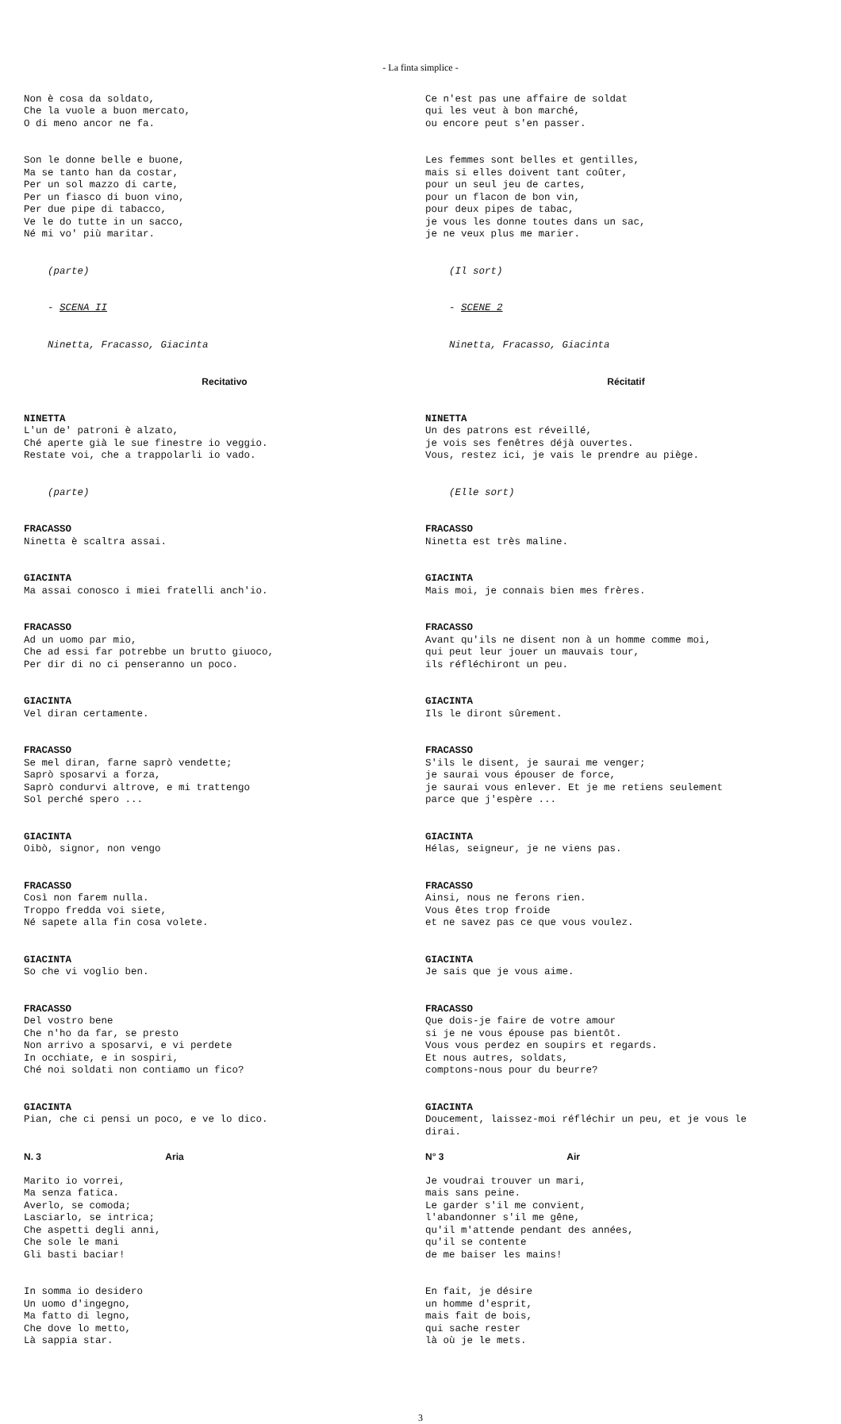- La finta simplice -
Non è cosa da soldato, Che la vuole a buon mercato, O di meno ancor ne fa.
Son le donne belle e buone, Ma se tanto han da costar, Per un sol mazzo di carte, Per un fiasco di buon vino, Per due pipe di tabacco, Ve le do tutte in un sacco, Né mi vo' più maritar.
(parte)
- SCENA II
Ninetta, Fracasso, Giacinta
Recitativo
NINETTA L'un de' patroni è alzato, Ché aperte già le sue finestre io veggio. Restate voi, che a trappolarli io vado.
(parte)
FRACASSO Ninetta è scaltra assai.
GIACINTA Ma assai conosco i miei fratelli anch'io.
FRACASSO Ad un uomo par mio, Che ad essi far potrebbe un brutto giuoco, Per dir di no ci penseranno un poco.
GIACINTA Vel diran certamente.
FRACASSO Se mel diran, farne saprò vendette; Saprò sposarvi a forza, Saprò condurvi altrove, e mi trattengo Sol perché spero ...
GIACINTA Oibò, signor, non vengo
FRACASSO Così non farem nulla. Troppo fredda voi siete, Né sapete alla fin cosa volete.
GIACINTA So che vi voglio ben.
FRACASSO Del vostro bene Che n'ho da far, se presto Non arrivo a sposarvi, e vi perdete In occhiate, e in sospiri, Ché noi soldati non contiamo un fico?
GIACINTA Pian, che ci pensi un poco, e ve lo dico.
N. 3 Aria
Marito io vorrei, Ma senza fatica. Averlo, se comoda; Lasciarlo, se intrica; Che aspetti degli anni, Che sole le mani Gli basti baciar!
In somma io desidero Un uomo d'ingegno, Ma fatto di legno, Che dove lo metto, Là sappia star.
Ce n'est pas une affaire de soldat qui les veut à bon marché, ou encore peut s'en passer.
Les femmes sont belles et gentilles, mais si elles doivent tant coûter, pour un seul jeu de cartes, pour un flacon de bon vin, pour deux pipes de tabac, je vous les donne toutes dans un sac, je ne veux plus me marier.
(Il sort)
- SCENE 2
Ninetta, Fracasso, Giacinta
Récitatif
NINETTA Un des patrons est réveillé, je vois ses fenêtres déjà ouvertes. Vous, restez ici, je vais le prendre au piège.
(Elle sort)
FRACASSO Ninetta est très maline.
GIACINTA Mais moi, je connais bien mes frères.
FRACASSO Avant qu'ils ne disent non à un homme comme moi, qui peut leur jouer un mauvais tour, ils réfléchiront un peu.
GIACINTA Ils le diront sûrement.
FRACASSO S'ils le disent, je saurai me venger; je saurai vous épouser de force, je saurai vous enlever. Et je me retiens seulement parce que j'espère ...
GIACINTA Hélas, seigneur, je ne viens pas.
FRACASSO Ainsi, nous ne ferons rien. Vous êtes trop froide et ne savez pas ce que vous voulez.
GIACINTA Je sais que je vous aime.
FRACASSO Que dois-je faire de votre amour si je ne vous épouse pas bientôt. Vous vous perdez en soupirs et regards. Et nous autres, soldats, comptons-nous pour du beurre?
GIACINTA Doucement, laissez-moi réfléchir un peu, et je vous le dirai.
N° 3 Air
Je voudrai trouver un mari, mais sans peine. Le garder s'il me convient, l'abandonner s'il me gêne, qu'il m'attende pendant des années, qu'il se contente de me baiser les mains!
En fait, je désire un homme d'esprit, mais fait de bois, qui sache rester là où je le mets.
3